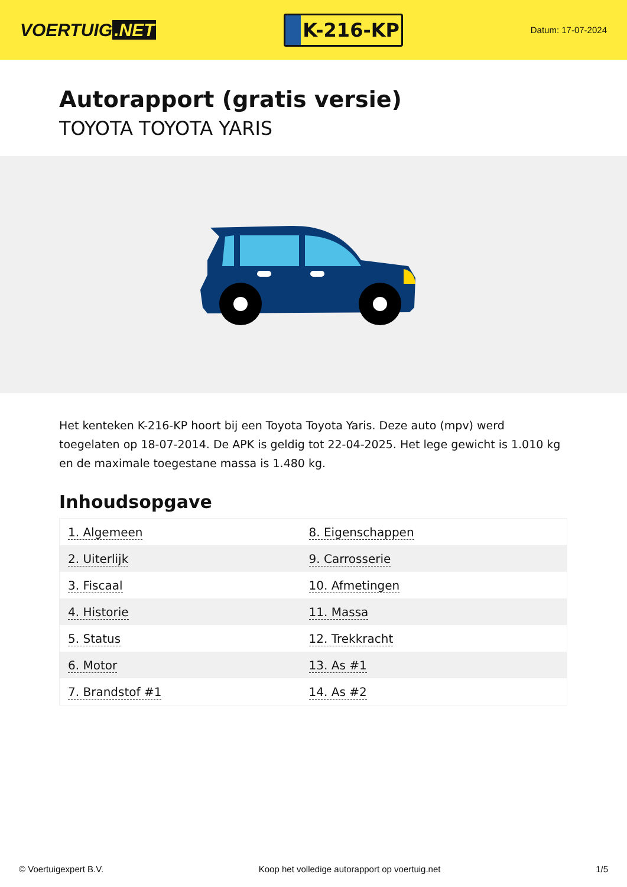VOERTUIG.NET
K-216-KP
Datum: 17-07-2024
Autorapport (gratis versie)
TOYOTA TOYOTA YARIS
Het kenteken K-216-KP hoort bij een Toyota Toyota Yaris. Deze auto (mpv) werd toegelaten op 18-07-2014. De APK is geldig tot 22-04-2025. Het lege gewicht is 1.010 kg en de maximale toegestane massa is 1.480 kg.
Inhoudsopgave
| 1. Algemeen | 8. Eigenschappen |
| 2. Uiterlijk | 9. Carrosserie |
| 3. Fiscaal | 10. Afmetingen |
| 4. Historie | 11. Massa |
| 5. Status | 12. Trekkracht |
| 6. Motor | 13. As #1 |
| 7. Brandstof #1 | 14. As #2 |
© Voertuigexpert B.V. Koop het volledige autorapport op voertuig.net 1/5